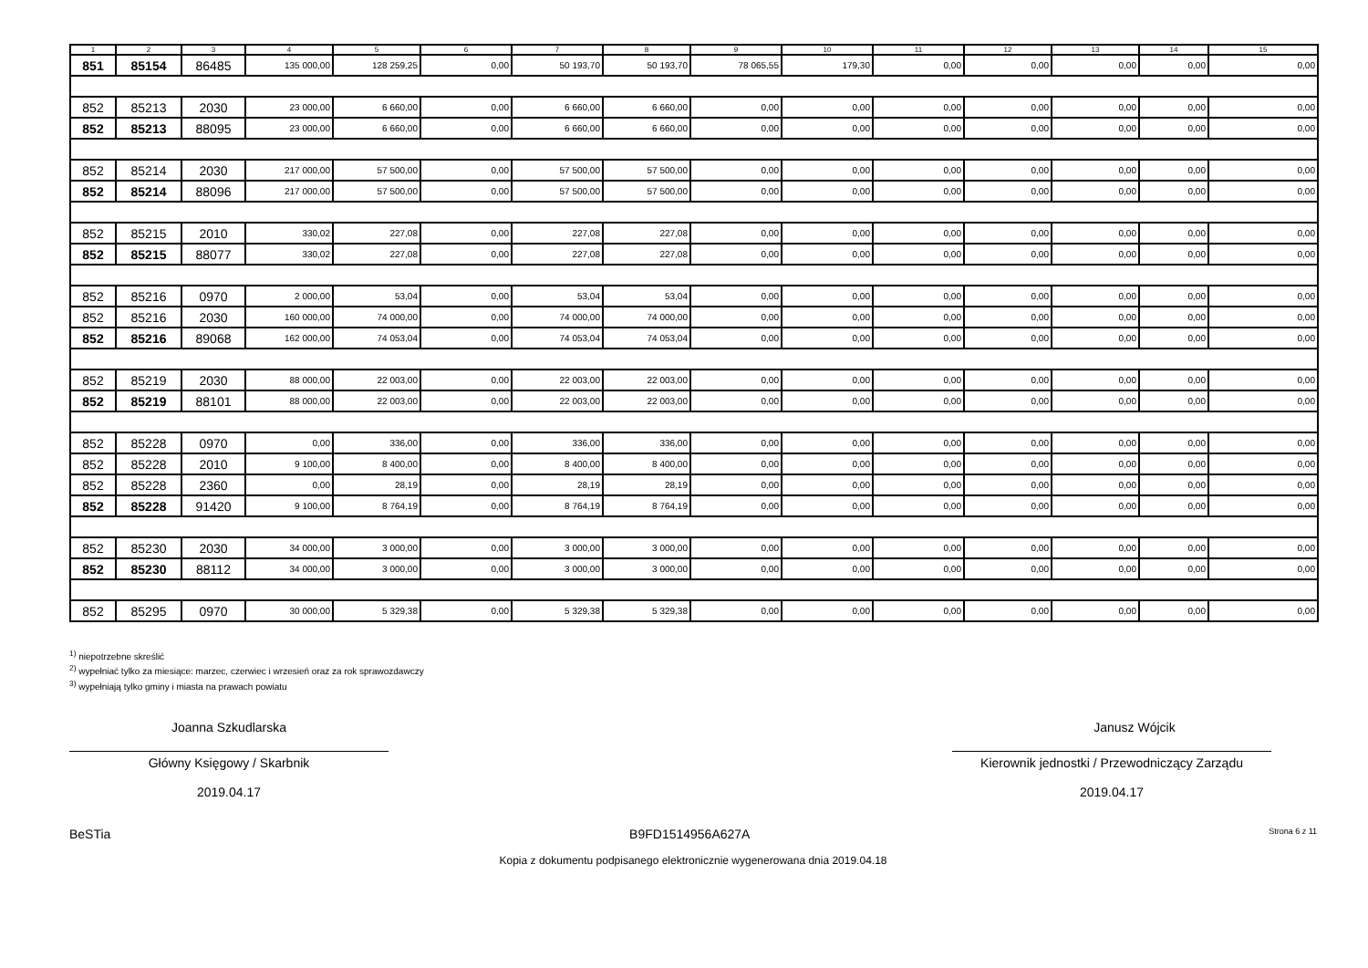| 1 | 2 | 3 | 4 | 5 | 6 | 7 | 8 | 9 | 10 | 11 | 12 | 13 | 14 | 15 |
| --- | --- | --- | --- | --- | --- | --- | --- | --- | --- | --- | --- | --- | --- | --- |
| 851 | 85154 | 86485 | 135 000,00 | 128 259,25 | 0,00 | 50 193,70 | 50 193,70 | 78 065,55 | 179,30 | 0,00 | 0,00 | 0,00 | 0,00 | 0,00 |
| 852 | 85213 | 2030 | 23 000,00 | 6 660,00 | 0,00 | 6 660,00 | 6 660,00 | 0,00 | 0,00 | 0,00 | 0,00 | 0,00 | 0,00 | 0,00 |
| 852 | 85213 | 88095 | 23 000,00 | 6 660,00 | 0,00 | 6 660,00 | 6 660,00 | 0,00 | 0,00 | 0,00 | 0,00 | 0,00 | 0,00 | 0,00 |
| 852 | 85214 | 2030 | 217 000,00 | 57 500,00 | 0,00 | 57 500,00 | 57 500,00 | 0,00 | 0,00 | 0,00 | 0,00 | 0,00 | 0,00 | 0,00 |
| 852 | 85214 | 88096 | 217 000,00 | 57 500,00 | 0,00 | 57 500,00 | 57 500,00 | 0,00 | 0,00 | 0,00 | 0,00 | 0,00 | 0,00 | 0,00 |
| 852 | 85215 | 2010 | 330,02 | 227,08 | 0,00 | 227,08 | 227,08 | 0,00 | 0,00 | 0,00 | 0,00 | 0,00 | 0,00 | 0,00 |
| 852 | 85215 | 88077 | 330,02 | 227,08 | 0,00 | 227,08 | 227,08 | 0,00 | 0,00 | 0,00 | 0,00 | 0,00 | 0,00 | 0,00 |
| 852 | 85216 | 0970 | 2 000,00 | 53,04 | 0,00 | 53,04 | 53,04 | 0,00 | 0,00 | 0,00 | 0,00 | 0,00 | 0,00 | 0,00 |
| 852 | 85216 | 2030 | 160 000,00 | 74 000,00 | 0,00 | 74 000,00 | 74 000,00 | 0,00 | 0,00 | 0,00 | 0,00 | 0,00 | 0,00 | 0,00 |
| 852 | 85216 | 89068 | 162 000,00 | 74 053,04 | 0,00 | 74 053,04 | 74 053,04 | 0,00 | 0,00 | 0,00 | 0,00 | 0,00 | 0,00 | 0,00 |
| 852 | 85219 | 2030 | 88 000,00 | 22 003,00 | 0,00 | 22 003,00 | 22 003,00 | 0,00 | 0,00 | 0,00 | 0,00 | 0,00 | 0,00 | 0,00 |
| 852 | 85219 | 88101 | 88 000,00 | 22 003,00 | 0,00 | 22 003,00 | 22 003,00 | 0,00 | 0,00 | 0,00 | 0,00 | 0,00 | 0,00 | 0,00 |
| 852 | 85228 | 0970 | 0,00 | 336,00 | 0,00 | 336,00 | 336,00 | 0,00 | 0,00 | 0,00 | 0,00 | 0,00 | 0,00 | 0,00 |
| 852 | 85228 | 2010 | 9 100,00 | 8 400,00 | 0,00 | 8 400,00 | 8 400,00 | 0,00 | 0,00 | 0,00 | 0,00 | 0,00 | 0,00 | 0,00 |
| 852 | 85228 | 2360 | 0,00 | 28,19 | 0,00 | 28,19 | 28,19 | 0,00 | 0,00 | 0,00 | 0,00 | 0,00 | 0,00 | 0,00 |
| 852 | 85228 | 91420 | 9 100,00 | 8 764,19 | 0,00 | 8 764,19 | 8 764,19 | 0,00 | 0,00 | 0,00 | 0,00 | 0,00 | 0,00 | 0,00 |
| 852 | 85230 | 2030 | 34 000,00 | 3 000,00 | 0,00 | 3 000,00 | 3 000,00 | 0,00 | 0,00 | 0,00 | 0,00 | 0,00 | 0,00 | 0,00 |
| 852 | 85230 | 88112 | 34 000,00 | 3 000,00 | 0,00 | 3 000,00 | 3 000,00 | 0,00 | 0,00 | 0,00 | 0,00 | 0,00 | 0,00 | 0,00 |
| 852 | 85295 | 0970 | 30 000,00 | 5 329,38 | 0,00 | 5 329,38 | 5 329,38 | 0,00 | 0,00 | 0,00 | 0,00 | 0,00 | 0,00 | 0,00 |
<sup>1)</sup> niepotrzebne skreślić
<sup>2)</sup> wypełniać tylko za miesiące: marzec, czerwiec i wrzesień oraz za rok sprawozdawczy
<sup>3)</sup> wypełniają tylko gminy i miasta na prawach powiatu
Joanna Szkudlarska
Główny Księgowy / Skarbnik
2019.04.17
Janusz Wójcik
Kierownik jednostki / Przewodniczący Zarządu
2019.04.17
BeSTia B9FD1514956A627A Strona 6 z 11
Kopia z dokumentu podpisanego elektronicznie wygenerowana dnia 2019.04.18